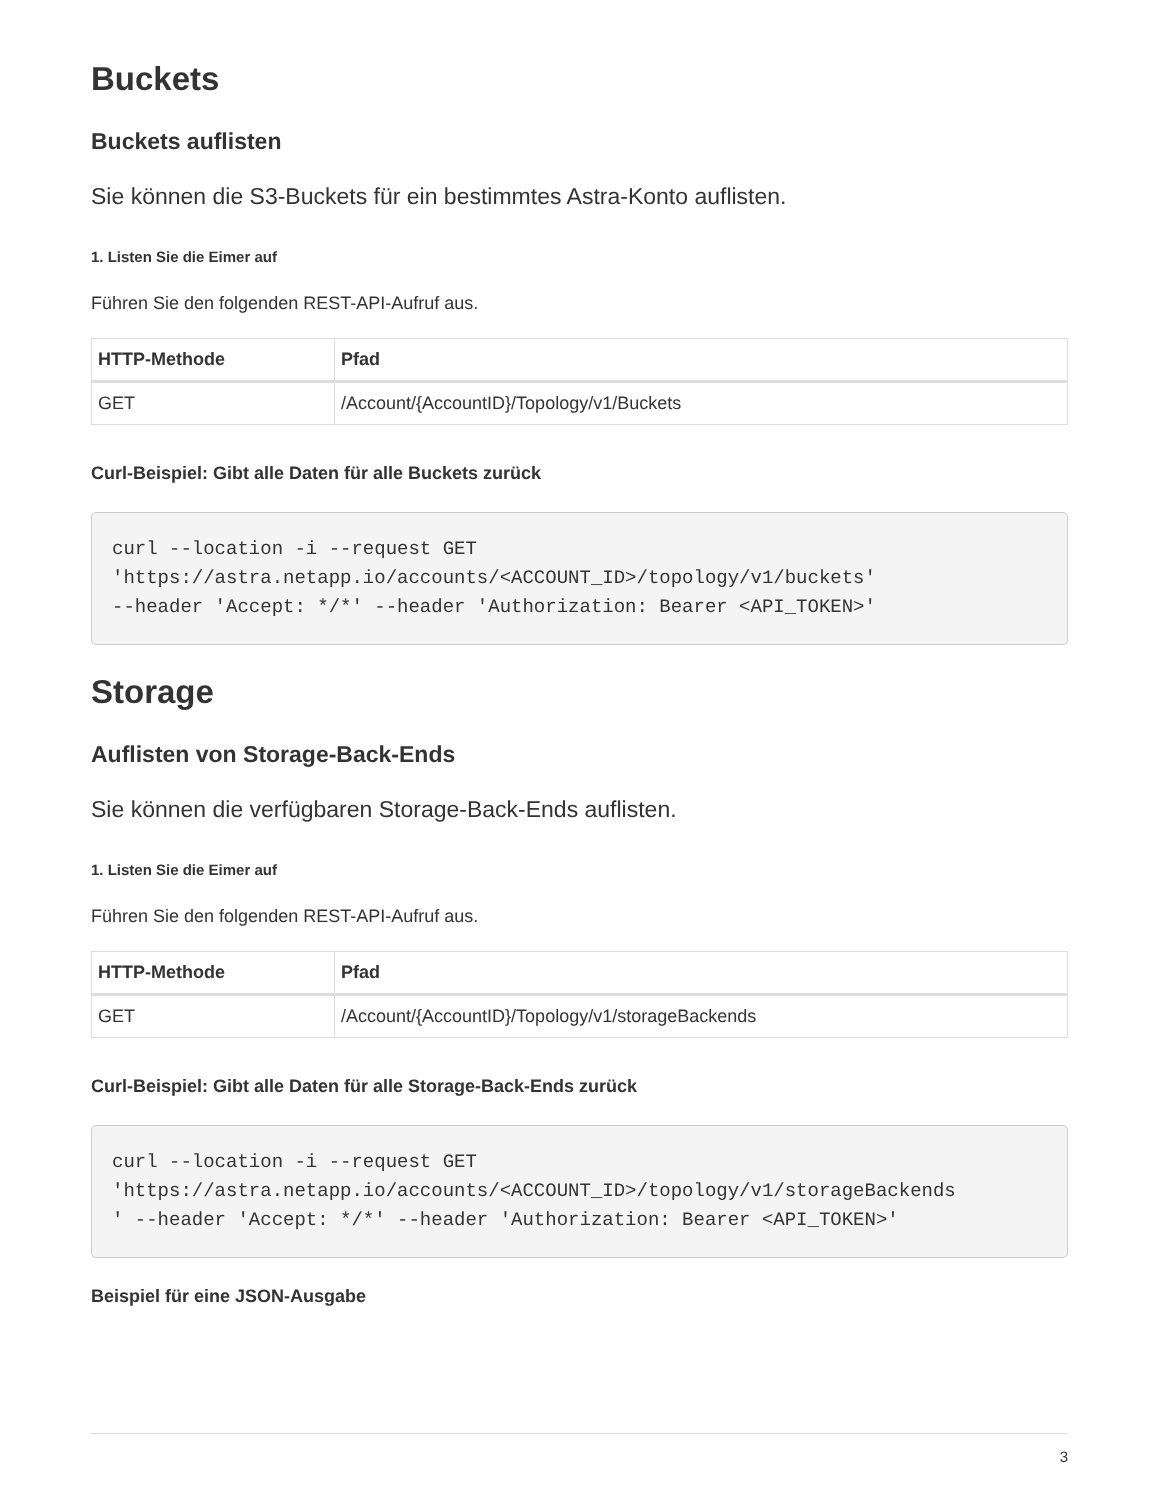Buckets
Buckets auflisten
Sie können die S3-Buckets für ein bestimmtes Astra-Konto auflisten.
1. Listen Sie die Eimer auf
Führen Sie den folgenden REST-API-Aufruf aus.
| HTTP-Methode | Pfad |
| --- | --- |
| GET | /Account/{AccountID}/Topology/v1/Buckets |
Curl-Beispiel: Gibt alle Daten für alle Buckets zurück
curl --location -i --request GET
'https://astra.netapp.io/accounts/<ACCOUNT_ID>/topology/v1/buckets'
--header 'Accept: */*' --header 'Authorization: Bearer <API_TOKEN>'
Storage
Auflisten von Storage-Back-Ends
Sie können die verfügbaren Storage-Back-Ends auflisten.
1. Listen Sie die Eimer auf
Führen Sie den folgenden REST-API-Aufruf aus.
| HTTP-Methode | Pfad |
| --- | --- |
| GET | /Account/{AccountID}/Topology/v1/storageBackends |
Curl-Beispiel: Gibt alle Daten für alle Storage-Back-Ends zurück
curl --location -i --request GET
'https://astra.netapp.io/accounts/<ACCOUNT_ID>/topology/v1/storageBackends
' --header 'Accept: */*' --header 'Authorization: Bearer <API_TOKEN>'
Beispiel für eine JSON-Ausgabe
3